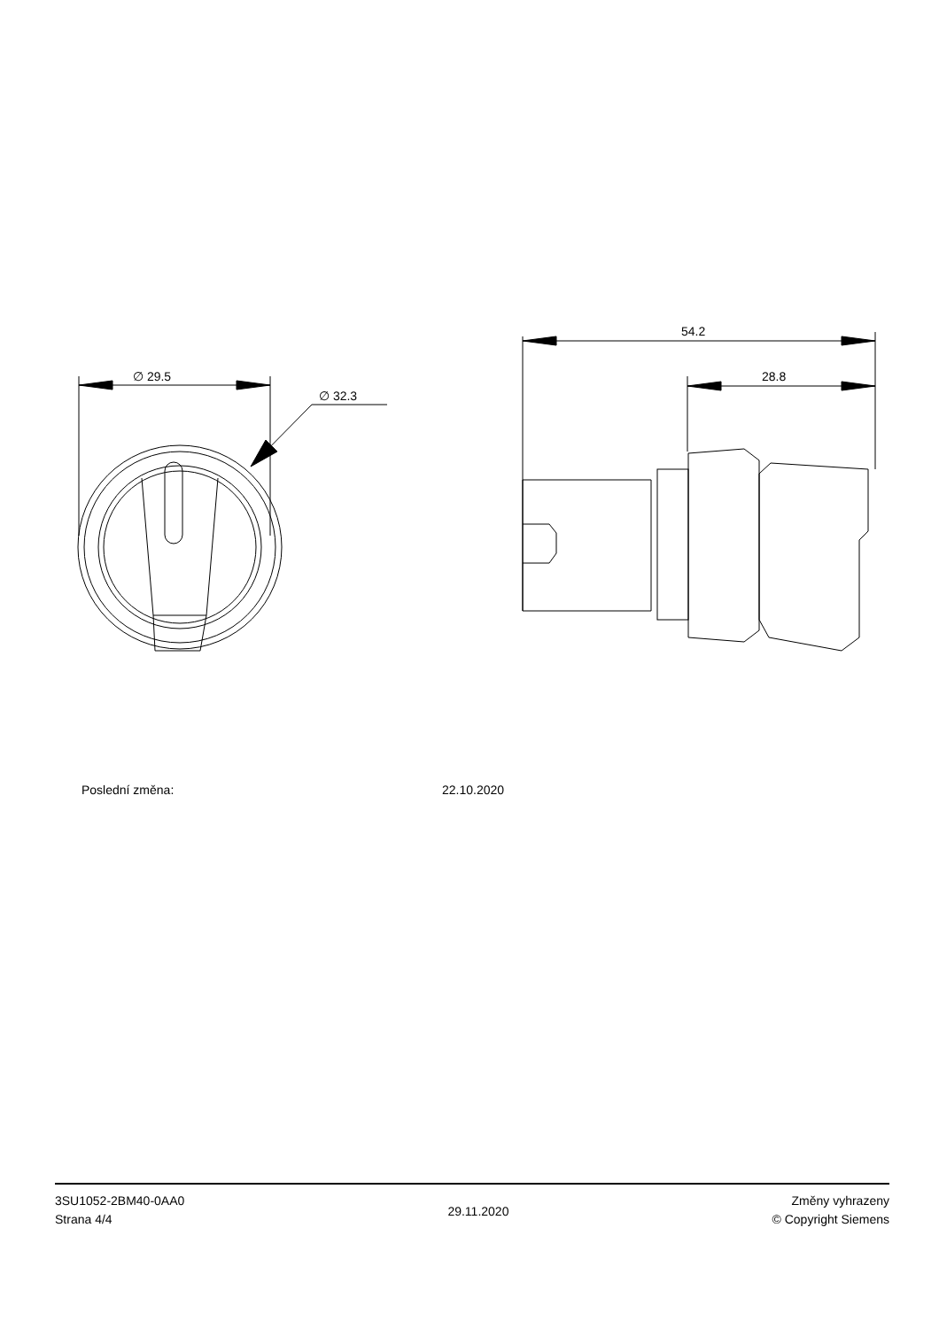∅ 29.5
∅ 32.3
54.2
28.8
Poslední změna: 22.10.2020
3SU1052-2BM40-0AA0
Strana 4/4
29.11.2020
Změny vyhrazeny
© Copyright Siemens